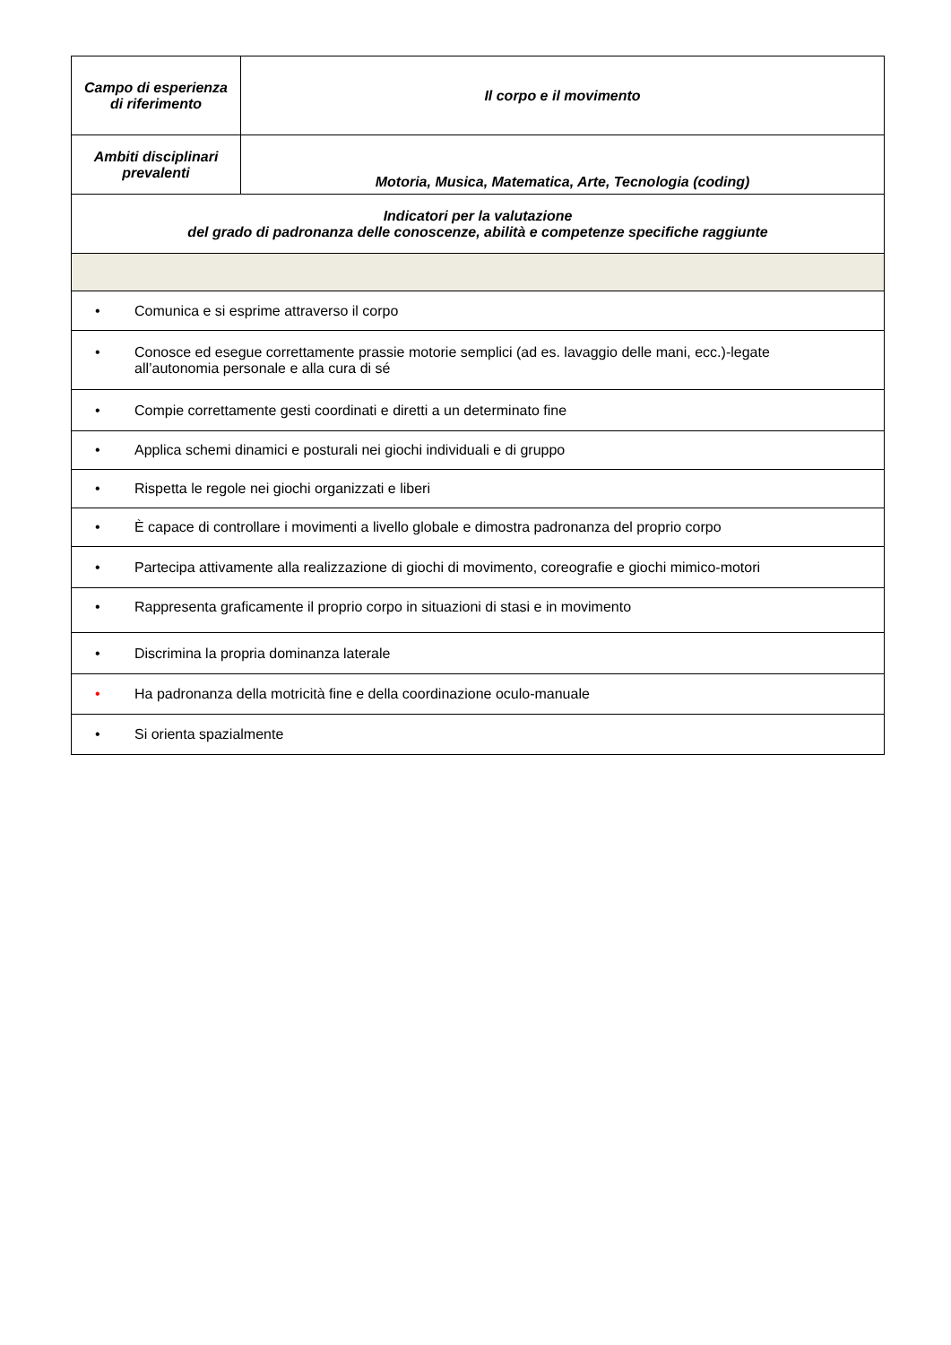| Campo di esperienza di riferimento | Il corpo e il movimento |
| Ambiti disciplinari prevalenti | Motoria, Musica, Matematica, Arte, Tecnologia (coding) |
| Indicatori per la valutazione del grado di padronanza delle conoscenze, abilità e competenze specifiche raggiunte | |
| • Comunica e si esprime attraverso il corpo | |
| • Conosce ed esegue correttamente prassie motorie semplici (ad es. lavaggio delle mani, ecc.)-legate all’autonomia personale e alla cura di sé | |
| • Compie correttamente gesti coordinati e diretti a un determinato fine | |
| • Applica schemi dinamici e posturali nei giochi individuali e di gruppo | |
| • Rispetta le regole nei giochi organizzati e liberi | |
| • È capace di controllare i movimenti a livello globale e dimostra padronanza del proprio corpo | |
| • Partecipa attivamente alla realizzazione di giochi di movimento, coreografie e giochi mimico-motori | |
| • Rappresenta graficamente il proprio corpo in situazioni di stasi e in movimento | |
| • Discrimina la propria dominanza laterale | |
| • Ha padronanza della motricità fine e della coordinazione oculo-manuale | |
| • Si orienta spazialmente | |